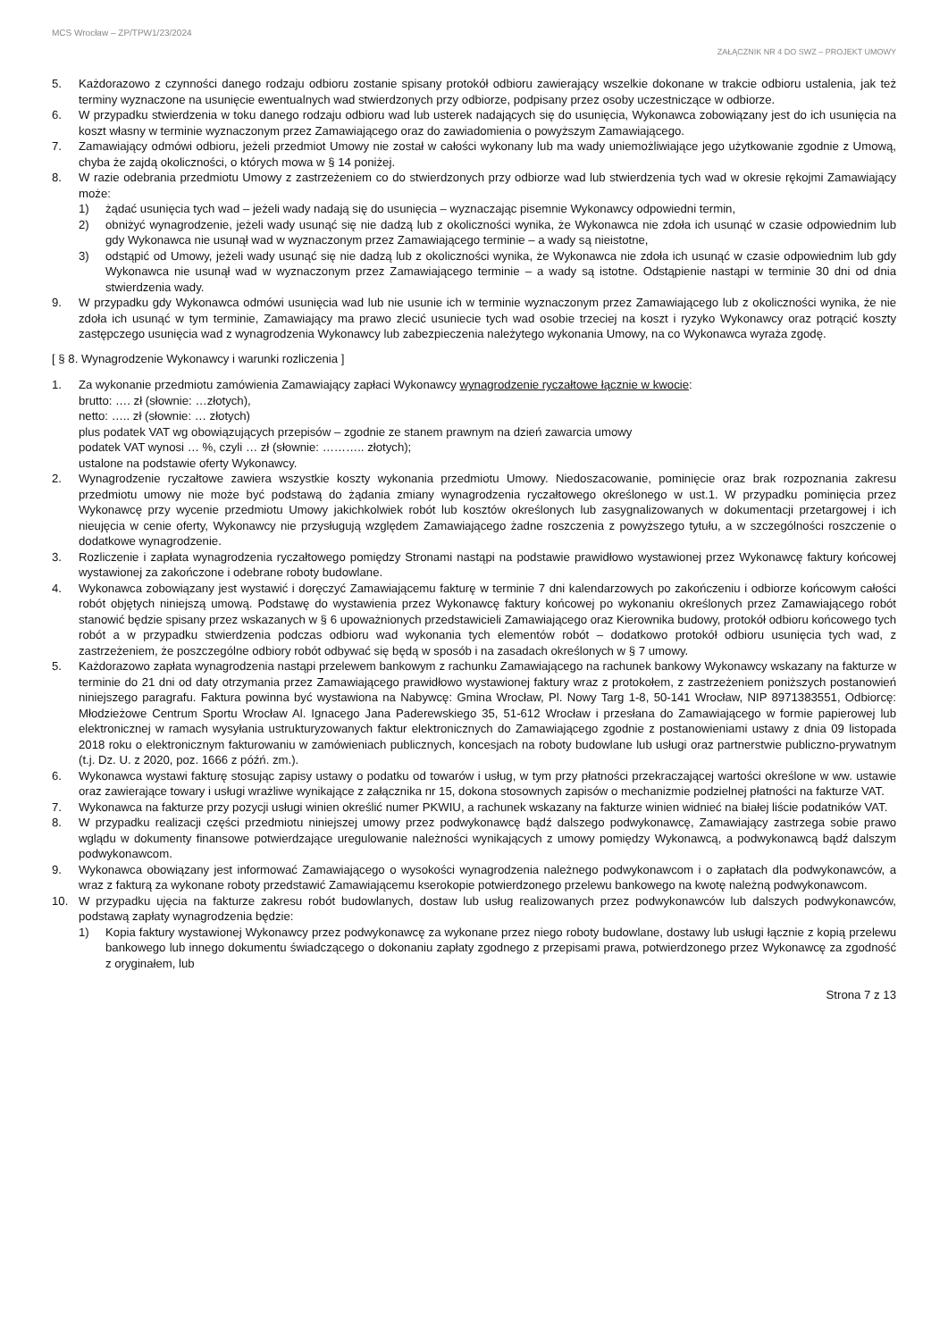MCS Wrocław – ZP/TPW1/23/2024
ZAŁĄCZNIK NR 4 DO SWZ – PROJEKT UMOWY
5. Każdorazowo z czynności danego rodzaju odbioru zostanie spisany protokół odbioru zawierający wszelkie dokonane w trakcie odbioru ustalenia, jak też terminy wyznaczone na usunięcie ewentualnych wad stwierdzonych przy odbiorze, podpisany przez osoby uczestniczące w odbiorze.
6. W przypadku stwierdzenia w toku danego rodzaju odbioru wad lub usterek nadających się do usunięcia, Wykonawca zobowiązany jest do ich usunięcia na koszt własny w terminie wyznaczonym przez Zamawiającego oraz do zawiadomienia o powyższym Zamawiającego.
7. Zamawiający odmówi odbioru, jeżeli przedmiot Umowy nie został w całości wykonany lub ma wady uniemożliwiające jego użytkowanie zgodnie z Umową, chyba że zajdą okoliczności, o których mowa w § 14 poniżej.
8. W razie odebrania przedmiotu Umowy z zastrzeżeniem co do stwierdzonych przy odbiorze wad lub stwierdzenia tych wad w okresie rękojmi Zamawiający może:
1) żądać usunięcia tych wad – jeżeli wady nadają się do usunięcia – wyznaczając pisemnie Wykonawcy odpowiedni termin,
2) obniżyć wynagrodzenie, jeżeli wady usunąć się nie dadzą lub z okoliczności wynika, że Wykonawca nie zdoła ich usunąć w czasie odpowiednim lub gdy Wykonawca nie usunął wad w wyznaczonym przez Zamawiającego terminie – a wady są nieistotne,
3) odstąpić od Umowy, jeżeli wady usunąć się nie dadzą lub z okoliczności wynika, że Wykonawca nie zdoła ich usunąć w czasie odpowiednim lub gdy Wykonawca nie usunął wad w wyznaczonym przez Zamawiającego terminie – a wady są istotne. Odstąpienie nastąpi w terminie 30 dni od dnia stwierdzenia wady.
9. W przypadku gdy Wykonawca odmówi usunięcia wad lub nie usunie ich w terminie wyznaczonym przez Zamawiającego lub z okoliczności wynika, że nie zdoła ich usunąć w tym terminie, Zamawiający ma prawo zlecić usuniecie tych wad osobie trzeciej na koszt i ryzyko Wykonawcy oraz potrącić koszty zastępczego usunięcia wad z wynagrodzenia Wykonawcy lub zabezpieczenia należytego wykonania Umowy, na co Wykonawca wyraża zgodę.
[ § 8. Wynagrodzenie Wykonawcy i warunki rozliczenia ]
1. Za wykonanie przedmiotu zamówienia Zamawiający zapłaci Wykonawcy wynagrodzenie ryczałtowe łącznie w kwocie:
brutto: …. zł (słownie: …złotych),
netto: ….. zł (słownie: … złotych)
plus podatek VAT wg obowiązujących przepisów – zgodnie ze stanem prawnym na dzień zawarcia umowy
podatek VAT wynosi … %, czyli … zł (słownie: ……….. złotych);
ustalone na podstawie oferty Wykonawcy.
2. Wynagrodzenie ryczałtowe zawiera wszystkie koszty wykonania przedmiotu Umowy. Niedoszacowanie, pominięcie oraz brak rozpoznania zakresu przedmiotu umowy nie może być podstawą do żądania zmiany wynagrodzenia ryczałtowego określonego w ust.1. W przypadku pominięcia przez Wykonawcę przy wycenie przedmiotu Umowy jakichkolwiek robót lub kosztów określonych lub zasygnalizowanych w dokumentacji przetargowej i ich nieujęcia w cenie oferty, Wykonawcy nie przysługują względem Zamawiającego żadne roszczenia z powyższego tytułu, a w szczególności roszczenie o dodatkowe wynagrodzenie.
3. Rozliczenie i zapłata wynagrodzenia ryczałtowego pomiędzy Stronami nastąpi na podstawie prawidłowo wystawionej przez Wykonawcę faktury końcowej wystawionej za zakończone i odebrane roboty budowlane.
4. Wykonawca zobowiązany jest wystawić i doręczyć Zamawiającemu fakturę w terminie 7 dni kalendarzowych po zakończeniu i odbiorze końcowym całości robót objętych niniejszą umową. Podstawę do wystawienia przez Wykonawcę faktury końcowej po wykonaniu określonych przez Zamawiającego robót stanowić będzie spisany przez wskazanych w § 6 upoważnionych przedstawicieli Zamawiającego oraz Kierownika budowy, protokół odbioru końcowego tych robót a w przypadku stwierdzenia podczas odbioru wad wykonania tych elementów robót – dodatkowo protokół odbioru usunięcia tych wad, z zastrzeżeniem, że poszczególne odbiory robót odbywać się będą w sposób i na zasadach określonych w § 7 umowy.
5. Każdorazowo zapłata wynagrodzenia nastąpi przelewem bankowym z rachunku Zamawiającego na rachunek bankowy Wykonawcy wskazany na fakturze w terminie do 21 dni od daty otrzymania przez Zamawiającego prawidłowo wystawionej faktury wraz z protokołem, z zastrzeżeniem poniższych postanowień niniejszego paragrafu. Faktura powinna być wystawiona na Nabywcę: Gmina Wrocław, Pl. Nowy Targ 1-8, 50-141 Wrocław, NIP 8971383551, Odbiorcę: Młodzieżowe Centrum Sportu Wrocław Al. Ignacego Jana Paderewskiego 35, 51-612 Wrocław i przesłana do Zamawiającego w formie papierowej lub elektronicznej w ramach wysyłania ustrukturyzowanych faktur elektronicznych do Zamawiającego zgodnie z postanowieniami ustawy z dnia 09 listopada 2018 roku o elektronicznym fakturowaniu w zamówieniach publicznych, koncesjach na roboty budowlane lub usługi oraz partnerstwie publiczno-prywatnym (t.j. Dz. U. z 2020, poz. 1666 z późń. zm.).
6. Wykonawca wystawi fakturę stosując zapisy ustawy o podatku od towarów i usług, w tym przy płatności przekraczającej wartości określone w ww. ustawie oraz zawierające towary i usługi wrażliwe wynikające z załącznika nr 15, dokona stosownych zapisów o mechanizmie podzielnej płatności na fakturze VAT.
7. Wykonawca na fakturze przy pozycji usługi winien określić numer PKWIU, a rachunek wskazany na fakturze winien widnieć na białej liście podatników VAT.
8. W przypadku realizacji części przedmiotu niniejszej umowy przez podwykonawcę bądź dalszego podwykonawcę, Zamawiający zastrzega sobie prawo wglądu w dokumenty finansowe potwierdzające uregulowanie należności wynikających z umowy pomiędzy Wykonawcą, a podwykonawcą bądź dalszym podwykonawcom.
9. Wykonawca obowiązany jest informować Zamawiającego o wysokości wynagrodzenia należnego podwykonawcom i o zapłatach dla podwykonawców, a wraz z fakturą za wykonane roboty przedstawić Zamawiającemu kserokopie potwierdzonego przelewu bankowego na kwotę należną podwykonawcom.
10. W przypadku ujęcia na fakturze zakresu robót budowlanych, dostaw lub usług realizowanych przez podwykonawców lub dalszych podwykonawców, podstawą zapłaty wynagrodzenia będzie:
1) Kopia faktury wystawionej Wykonawcy przez podwykonawcę za wykonane przez niego roboty budowlane, dostawy lub usługi łącznie z kopią przelewu bankowego lub innego dokumentu świadczącego o dokonaniu zapłaty zgodnego z przepisami prawa, potwierdzonego przez Wykonawcę za zgodność z oryginałem, lub
Strona 7 z 13